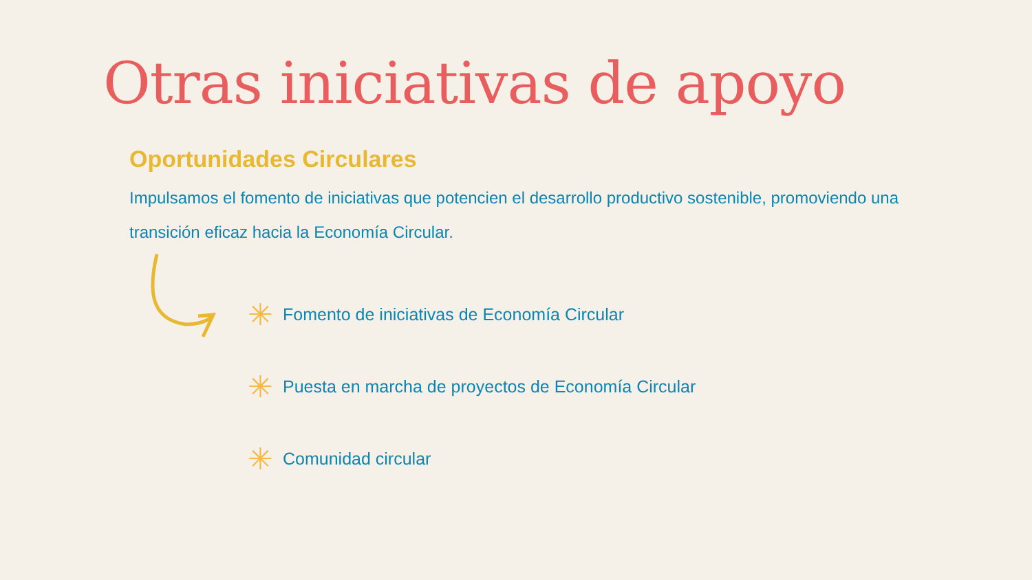Otras iniciativas de apoyo
Oportunidades Circulares
Impulsamos el fomento de iniciativas que potencien el desarrollo productivo sostenible, promoviendo una transición eficaz hacia la Economía Circular.
✳ Fomento de iniciativas de Economía Circular
✳ Puesta en marcha de proyectos de Economía Circular
✳ Comunidad circular